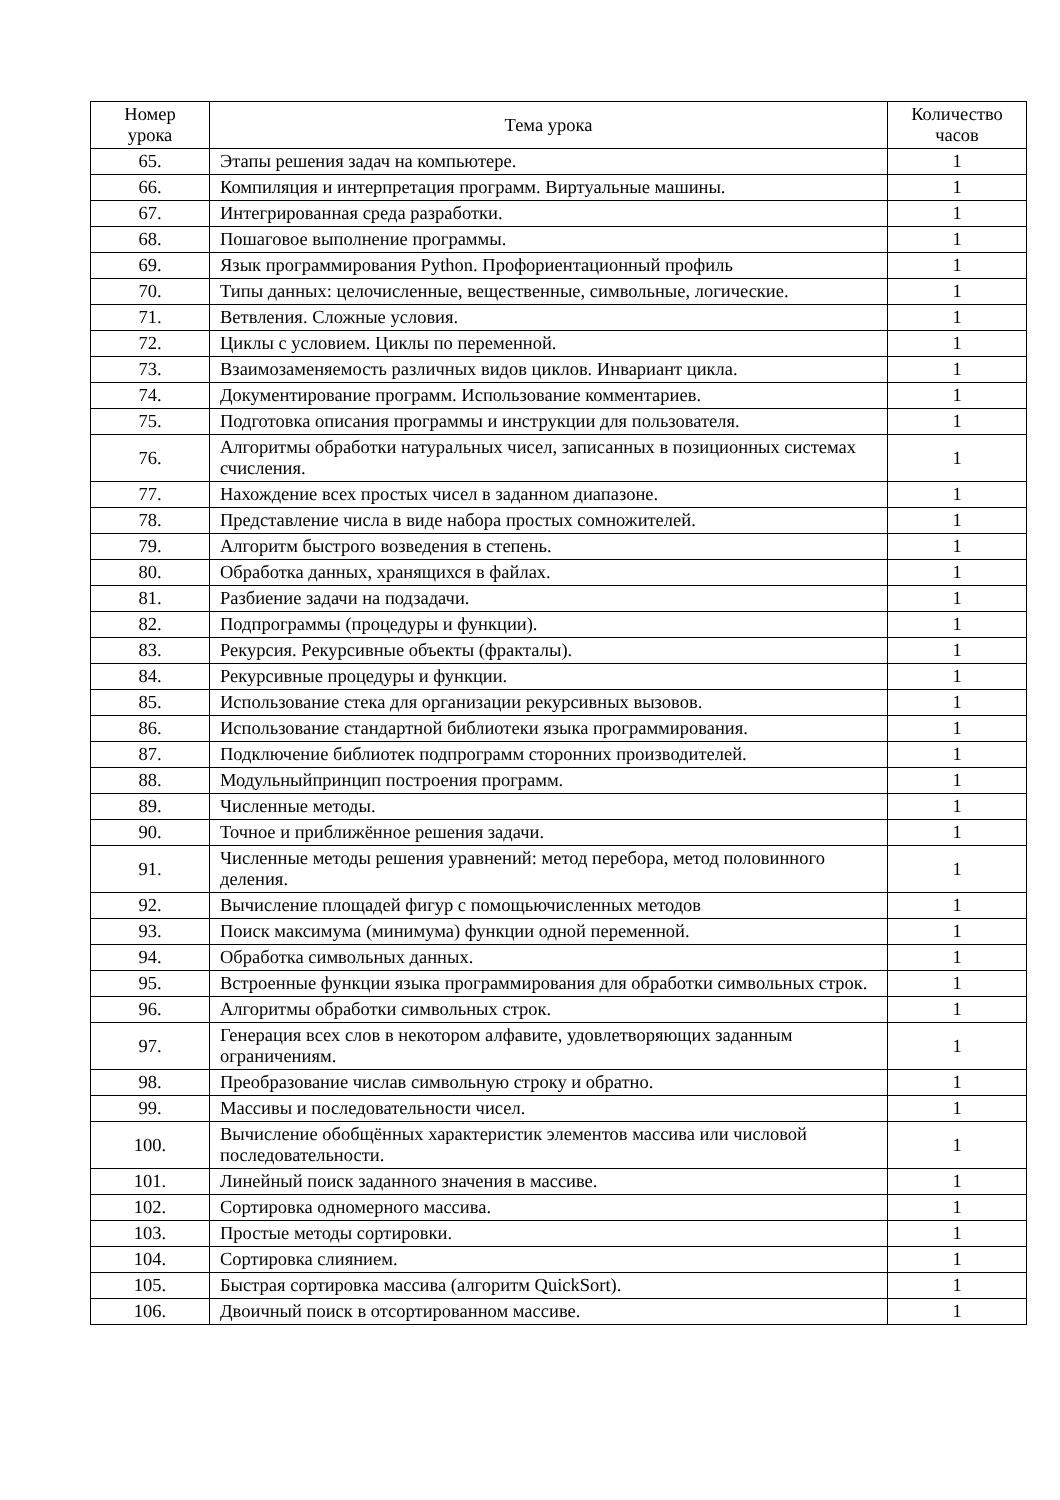| Номер урока | Тема урока | Количество часов |
| --- | --- | --- |
| 65. | Этапы решения задач на компьютере. | 1 |
| 66. | Компиляция и интерпретация программ. Виртуальные машины. | 1 |
| 67. | Интегрированная среда разработки. | 1 |
| 68. | Пошаговое выполнение программы. | 1 |
| 69. | Язык программирования Python. Профориентационный профиль | 1 |
| 70. | Типы данных: целочисленные, вещественные, символьные, логические. | 1 |
| 71. | Ветвления. Сложные условия. | 1 |
| 72. | Циклы с условием. Циклы по переменной. | 1 |
| 73. | Взаимозаменяемость различных видов циклов. Инвариант цикла. | 1 |
| 74. | Документирование программ. Использование комментариев. | 1 |
| 75. | Подготовка описания программы и инструкции для пользователя. | 1 |
| 76. | Алгоритмы обработки натуральных чисел, записанных в позиционных системах счисления. | 1 |
| 77. | Нахождение всех простых чисел в заданном диапазоне. | 1 |
| 78. | Представление числа в виде набора простых сомножителей. | 1 |
| 79. | Алгоритм быстрого возведения в степень. | 1 |
| 80. | Обработка данных, хранящихся в файлах. | 1 |
| 81. | Разбиение задачи на подзадачи. | 1 |
| 82. | Подпрограммы (процедуры и функции). | 1 |
| 83. | Рекурсия. Рекурсивные объекты (фракталы). | 1 |
| 84. | Рекурсивные процедуры и функции. | 1 |
| 85. | Использование стека для организации рекурсивных вызовов. | 1 |
| 86. | Использование стандартной библиотеки языка программирования. | 1 |
| 87. | Подключение библиотек подпрограмм сторонних производителей. | 1 |
| 88. | Модульныйпринцип построения программ. | 1 |
| 89. | Численные методы. | 1 |
| 90. | Точное и приближённое решения задачи. | 1 |
| 91. | Численные методы решения уравнений: метод перебора, метод половинного деления. | 1 |
| 92. | Вычисление площадей фигур с помощьючисленных методов | 1 |
| 93. | Поиск максимума (минимума) функции одной переменной. | 1 |
| 94. | Обработка символьных данных. | 1 |
| 95. | Встроенные функции языка программирования для обработки символьных строк. | 1 |
| 96. | Алгоритмы обработки символьных строк. | 1 |
| 97. | Генерация всех слов в некотором алфавите, удовлетворяющих заданным ограничениям. | 1 |
| 98. | Преобразование числав символьную строку и обратно. | 1 |
| 99. | Массивы и последовательности чисел. | 1 |
| 100. | Вычисление обобщённых характеристик элементов массива или числовой последовательности. | 1 |
| 101. | Линейный поиск заданного значения в массиве. | 1 |
| 102. | Сортировка одномерного массива. | 1 |
| 103. | Простые методы сортировки. | 1 |
| 104. | Сортировка слиянием. | 1 |
| 105. | Быстрая сортировка массива (алгоритм QuickSort). | 1 |
| 106. | Двоичный поиск в отсортированном массиве. | 1 |